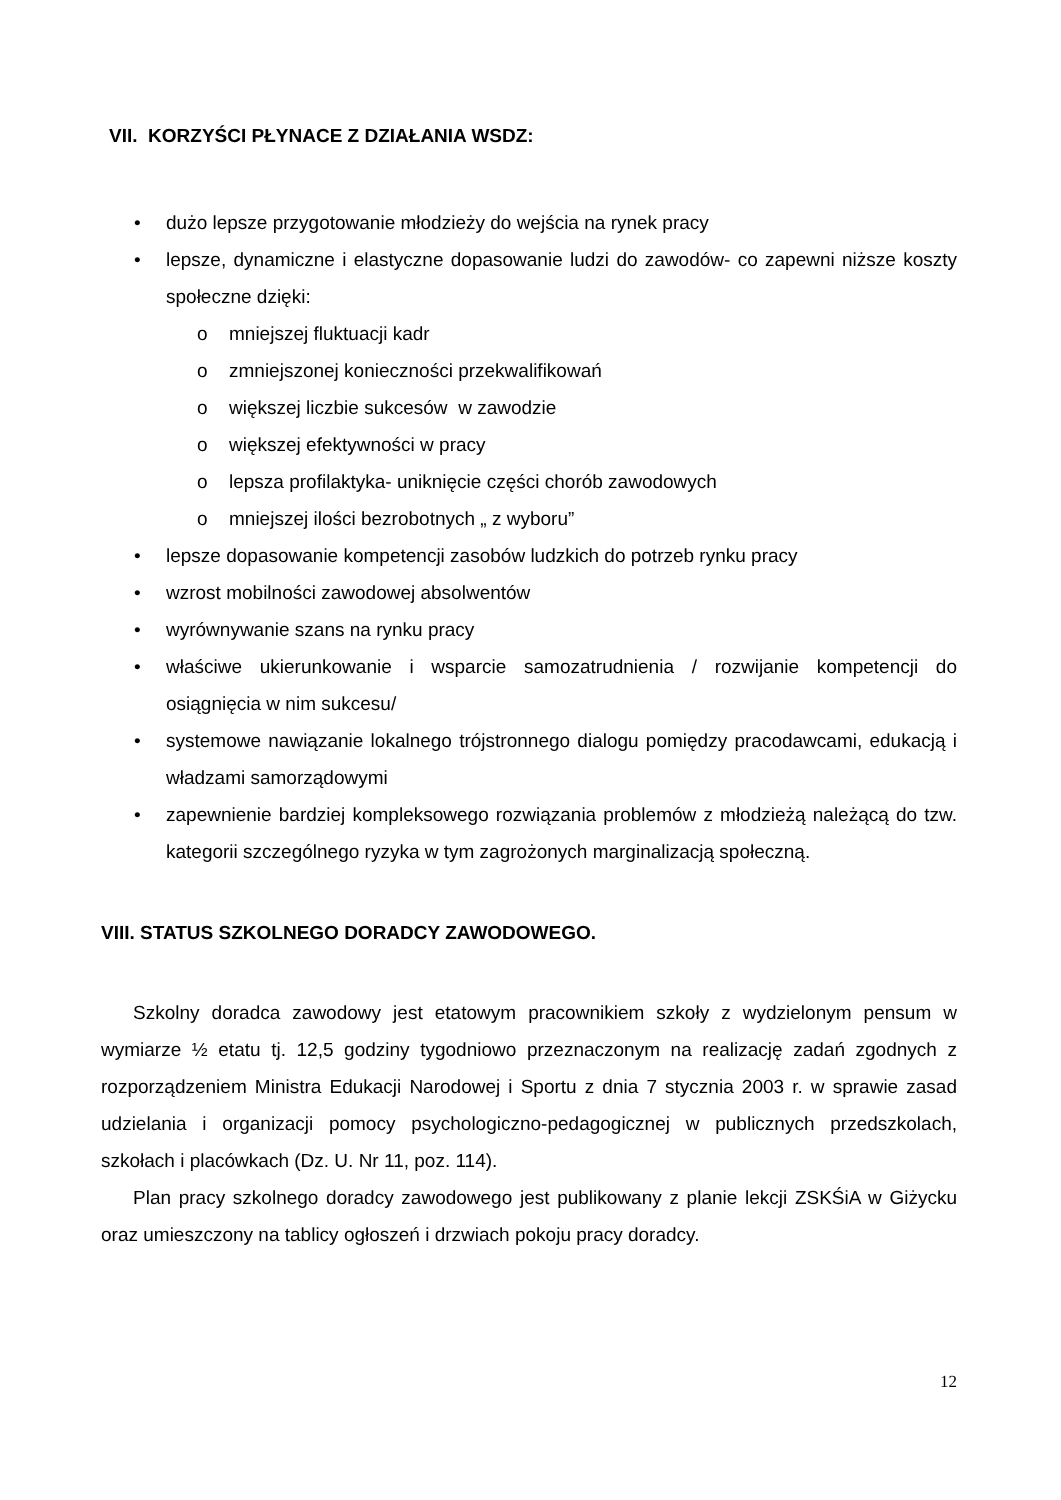VII. KORZYŚCI PŁYNACE Z DZIAŁANIA WSDZ:
• dużo lepsze przygotowanie młodzieży do wejścia na rynek pracy
• lepsze, dynamiczne i elastyczne dopasowanie ludzi do zawodów- co zapewni niższe koszty społeczne dzięki:
o mniejszej fluktuacji kadr
o zmniejszonej konieczności przekwalifikowań
o większej liczbie sukcesów w zawodzie
o większej efektywności w pracy
o lepsza profilaktyka- uniknięcie części chorób zawodowych
o mniejszej ilości bezrobotnych „ z wyboru”
• lepsze dopasowanie kompetencji zasobów ludzkich do potrzeb rynku pracy
• wzrost mobilności zawodowej absolwentów
• wyrównywanie szans na rynku pracy
• właściwe ukierunkowanie i wsparcie samozatrudnienia / rozwijanie kompetencji do osiągnięcia w nim sukcesu/
• systemowe nawiązanie lokalnego trójstronnego dialogu pomiędzy pracodawcami, edukacją i władzami samorządowymi
• zapewnienie bardziej kompleksowego rozwiązania problemów z młodzieżą należącą do tzw. kategorii szczególnego ryzyka w tym zagrożonych marginalizacją społeczną.
VIII. STATUS SZKOLNEGO DORADCY ZAWODOWEGO.
Szkolny doradca zawodowy jest etatowym pracownikiem szkoły z wydzielonym pensum w wymiarze ½ etatu tj. 12,5 godziny tygodniowo przeznaczonym na realizację zadań zgodnych z rozporządzeniem Ministra Edukacji Narodowej i Sportu z dnia 7 stycznia 2003 r. w sprawie zasad udzielania i organizacji pomocy psychologiczno-pedagogicznej w publicznych przedszkolach, szkołach i placówkach (Dz. U. Nr 11, poz. 114).
Plan pracy szkolnego doradcy zawodowego jest publikowany z planie lekcji ZSKŚiA w Giżycku oraz umieszczony na tablicy ogłoszeń i drzwiach pokoju pracy doradcy.
12